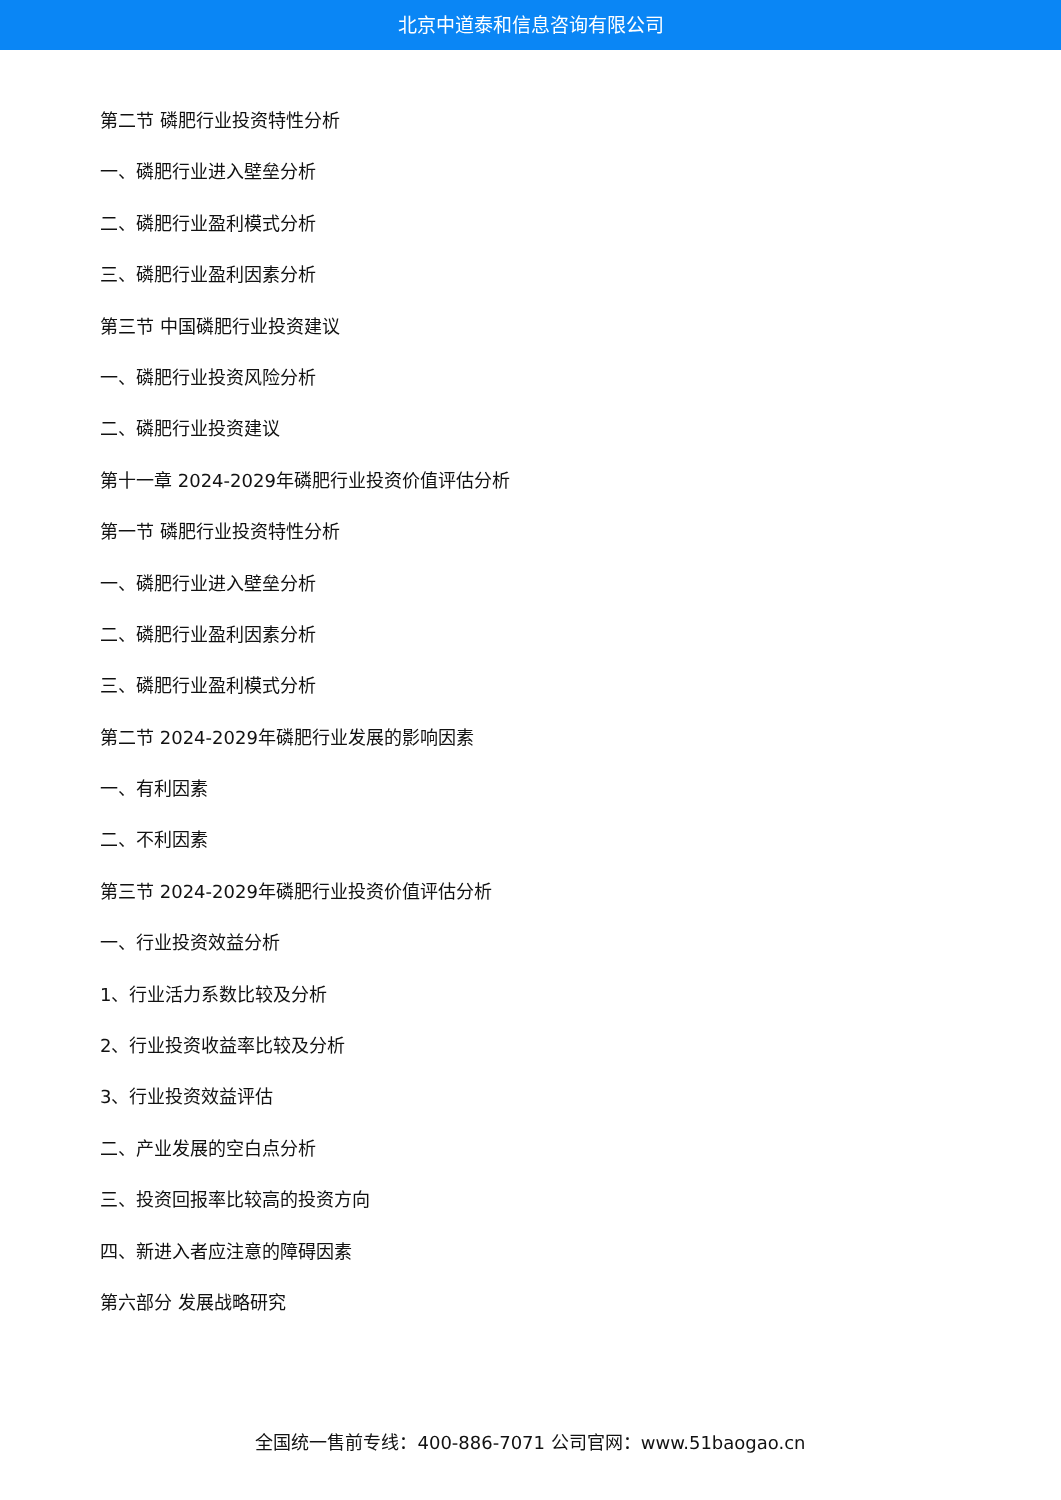北京中道泰和信息咨询有限公司
第二节 磷肥行业投资特性分析
一、磷肥行业进入壁垒分析
二、磷肥行业盈利模式分析
三、磷肥行业盈利因素分析
第三节 中国磷肥行业投资建议
一、磷肥行业投资风险分析
二、磷肥行业投资建议
第十一章 2024-2029年磷肥行业投资价值评估分析
第一节 磷肥行业投资特性分析
一、磷肥行业进入壁垒分析
二、磷肥行业盈利因素分析
三、磷肥行业盈利模式分析
第二节 2024-2029年磷肥行业发展的影响因素
一、有利因素
二、不利因素
第三节 2024-2029年磷肥行业投资价值评估分析
一、行业投资效益分析
1、行业活力系数比较及分析
2、行业投资收益率比较及分析
3、行业投资效益评估
二、产业发展的空白点分析
三、投资回报率比较高的投资方向
四、新进入者应注意的障碍因素
第六部分 发展战略研究
全国统一售前专线：400-886-7071 公司官网：www.51baogao.cn